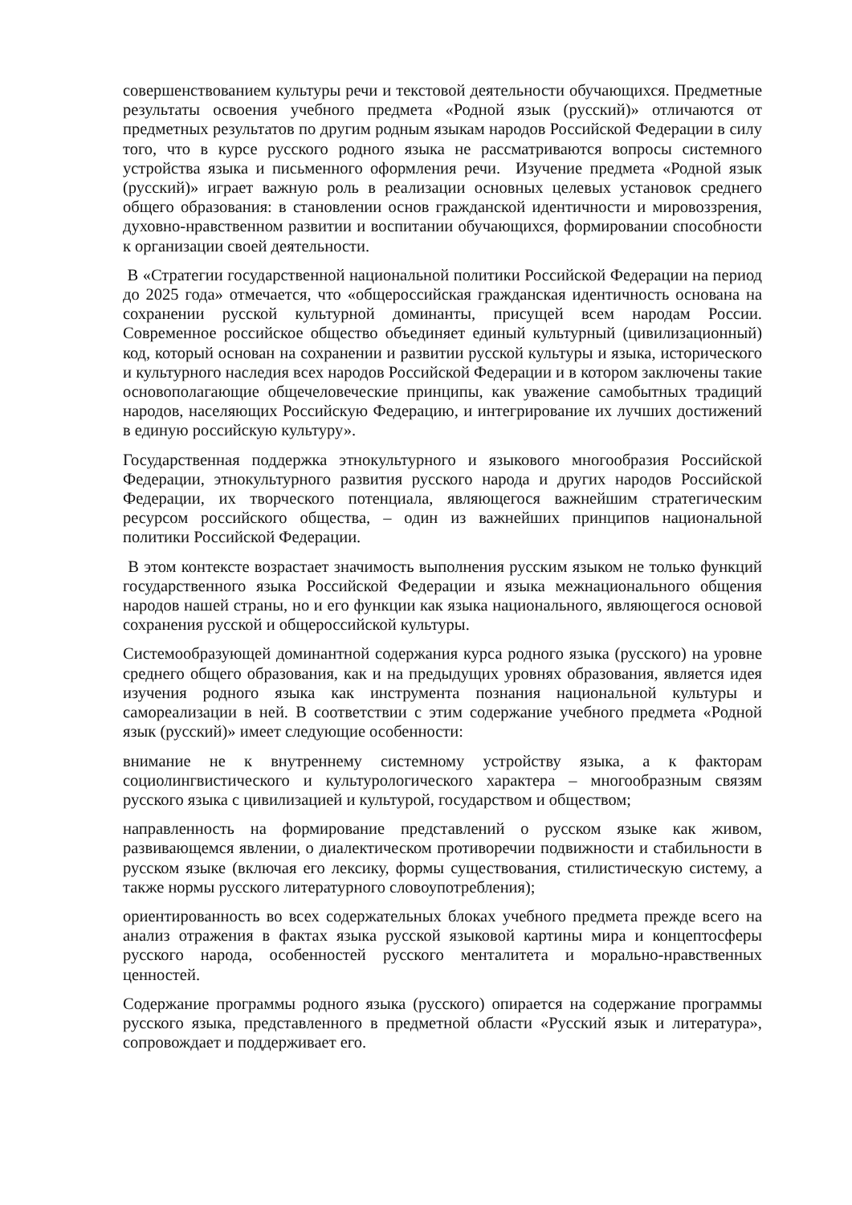совершенствованием культуры речи и текстовой деятельности обучающихся. Предметные результаты освоения учебного предмета «Родной язык (русский)» отличаются от предметных результатов по другим родным языкам народов Российской Федерации в силу того, что в курсе русского родного языка не рассматриваются вопросы системного устройства языка и письменного оформления речи. Изучение предмета «Родной язык (русский)» играет важную роль в реализации основных целевых установок среднего общего образования: в становлении основ гражданской идентичности и мировоззрения, духовно-нравственном развитии и воспитании обучающихся, формировании способности к организации своей деятельности.
В «Стратегии государственной национальной политики Российской Федерации на период до 2025 года» отмечается, что «общероссийская гражданская идентичность основана на сохранении русской культурной доминанты, присущей всем народам России. Современное российское общество объединяет единый культурный (цивилизационный) код, который основан на сохранении и развитии русской культуры и языка, исторического и культурного наследия всех народов Российской Федерации и в котором заключены такие основополагающие общечеловеческие принципы, как уважение самобытных традиций народов, населяющих Российскую Федерацию, и интегрирование их лучших достижений в единую российскую культуру».
Государственная поддержка этнокультурного и языкового многообразия Российской Федерации, этнокультурного развития русского народа и других народов Российской Федерации, их творческого потенциала, являющегося важнейшим стратегическим ресурсом российского общества, – один из важнейших принципов национальной политики Российской Федерации.
В этом контексте возрастает значимость выполнения русским языком не только функций государственного языка Российской Федерации и языка межнационального общения народов нашей страны, но и его функции как языка национального, являющегося основой сохранения русской и общероссийской культуры.
Системообразующей доминантной содержания курса родного языка (русского) на уровне среднего общего образования, как и на предыдущих уровнях образования, является идея изучения родного языка как инструмента познания национальной культуры и самореализации в ней. В соответствии с этим содержание учебного предмета «Родной язык (русский)» имеет следующие особенности:
внимание не к внутреннему системному устройству языка, а к факторам социолингвистического и культурологического характера – многообразным связям русского языка с цивилизацией и культурой, государством и обществом;
направленность на формирование представлений о русском языке как живом, развивающемся явлении, о диалектическом противоречии подвижности и стабильности в русском языке (включая его лексику, формы существования, стилистическую систему, а также нормы русского литературного словоупотребления);
ориентированность во всех содержательных блоках учебного предмета прежде всего на анализ отражения в фактах языка русской языковой картины мира и концептосферы русского народа, особенностей русского менталитета и морально-нравственных ценностей.
Содержание программы родного языка (русского) опирается на содержание программы русского языка, представленного в предметной области «Русский язык и литература», сопровождает и поддерживает его.